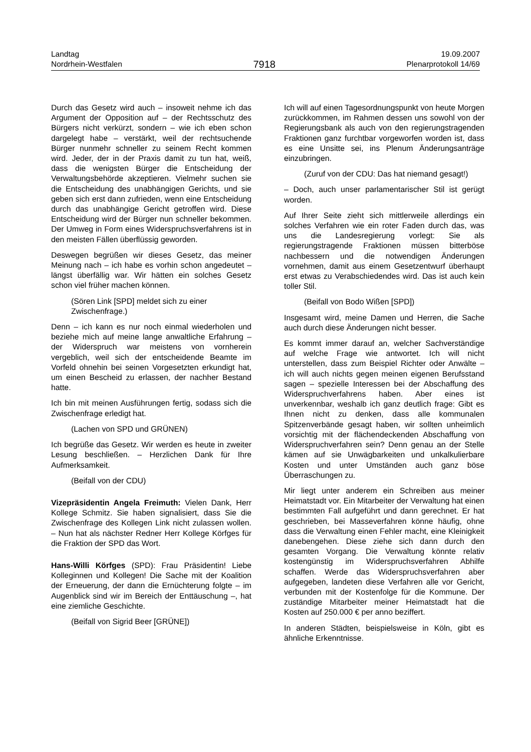Landtag
Nordrhein-Westfalen
7918
19.09.2007
Plenarprotokoll 14/69
Durch das Gesetz wird auch – insoweit nehme ich das Argument der Opposition auf – der Rechtsschutz des Bürgers nicht verkürzt, sondern – wie ich eben schon dargelegt habe – verstärkt, weil der rechtsuchende Bürger nunmehr schneller zu seinem Recht kommen wird. Jeder, der in der Praxis damit zu tun hat, weiß, dass die wenigsten Bürger die Entscheidung der Verwaltungsbehörde akzeptieren. Vielmehr suchen sie die Entscheidung des unabhängigen Gerichts, und sie geben sich erst dann zufrieden, wenn eine Entscheidung durch das unabhängige Gericht getroffen wird. Diese Entscheidung wird der Bürger nun schneller bekommen. Der Umweg in Form eines Widerspruchsverfahrens ist in den meisten Fällen überflüssig geworden.
Deswegen begrüßen wir dieses Gesetz, das meiner Meinung nach – ich habe es vorhin schon angedeutet – längst überfällig war. Wir hätten ein solches Gesetz schon viel früher machen können.
(Sören Link [SPD] meldet sich zu einer Zwischenfrage.)
Denn – ich kann es nur noch einmal wiederholen und beziehe mich auf meine lange anwaltliche Erfahrung – der Widerspruch war meistens von vornherein vergeblich, weil sich der entscheidende Beamte im Vorfeld ohnehin bei seinen Vorgesetzten erkundigt hat, um einen Bescheid zu erlassen, der nachher Bestand hatte.
Ich bin mit meinen Ausführungen fertig, sodass sich die Zwischenfrage erledigt hat.
(Lachen von SPD und GRÜNEN)
Ich begrüße das Gesetz. Wir werden es heute in zweiter Lesung beschließen. – Herzlichen Dank für Ihre Aufmerksamkeit.
(Beifall von der CDU)
Vizepräsidentin Angela Freimuth: Vielen Dank, Herr Kollege Schmitz. Sie haben signalisiert, dass Sie die Zwischenfrage des Kollegen Link nicht zulassen wollen. – Nun hat als nächster Redner Herr Kollege Körfges für die Fraktion der SPD das Wort.
Hans-Willi Körfges (SPD): Frau Präsidentin! Liebe Kolleginnen und Kollegen! Die Sache mit der Koalition der Erneuerung, der dann die Ernüchterung folgte – im Augenblick sind wir im Bereich der Enttäuschung –, hat eine ziemliche Geschichte.
(Beifall von Sigrid Beer [GRÜNE])
Ich will auf einen Tagesordnungspunkt von heute Morgen zurückkommen, im Rahmen dessen uns sowohl von der Regierungsbank als auch von den regierungstragenden Fraktionen ganz furchtbar vorgeworfen worden ist, dass es eine Unsitte sei, ins Plenum Änderungsanträge einzubringen.
(Zuruf von der CDU: Das hat niemand gesagt!)
– Doch, auch unser parlamentarischer Stil ist gerügt worden.
Auf Ihrer Seite zieht sich mittlerweile allerdings ein solches Verfahren wie ein roter Faden durch das, was uns die Landesregierung vorlegt: Sie als regierungstragende Fraktionen müssen bitterböse nachbessern und die notwendigen Änderungen vornehmen, damit aus einem Gesetzentwurf überhaupt erst etwas zu Verabschiedendes wird. Das ist auch kein toller Stil.
(Beifall von Bodo Wißen [SPD])
Insgesamt wird, meine Damen und Herren, die Sache auch durch diese Änderungen nicht besser.
Es kommt immer darauf an, welcher Sachverständige auf welche Frage wie antwortet. Ich will nicht unterstellen, dass zum Beispiel Richter oder Anwälte – ich will auch nichts gegen meinen eigenen Berufsstand sagen – spezielle Interessen bei der Abschaffung des Widerspruchverfahrens haben. Aber eines ist unverkennbar, weshalb ich ganz deutlich frage: Gibt es Ihnen nicht zu denken, dass alle kommunalen Spitzenverbände gesagt haben, wir sollten unheimlich vorsichtig mit der flächendeckenden Abschaffung von Widerspruchverfahren sein? Denn genau an der Stelle kämen auf sie Unwägbarkeiten und unkalkulierbare Kosten und unter Umständen auch ganz böse Überraschungen zu.
Mir liegt unter anderem ein Schreiben aus meiner Heimatstadt vor. Ein Mitarbeiter der Verwaltung hat einen bestimmten Fall aufgeführt und dann gerechnet. Er hat geschrieben, bei Masseverfahren könne häufig, ohne dass die Verwaltung einen Fehler macht, eine Kleinigkeit danebengehen. Diese ziehe sich dann durch den gesamten Vorgang. Die Verwaltung könnte relativ kostengünstig im Widerspruchsverfahren Abhilfe schaffen. Werde das Widerspruchsverfahren aber aufgegeben, landeten diese Verfahren alle vor Gericht, verbunden mit der Kostenfolge für die Kommune. Der zuständige Mitarbeiter meiner Heimatstadt hat die Kosten auf 250.000 € per anno beziffert.
In anderen Städten, beispielsweise in Köln, gibt es ähnliche Erkenntnisse.